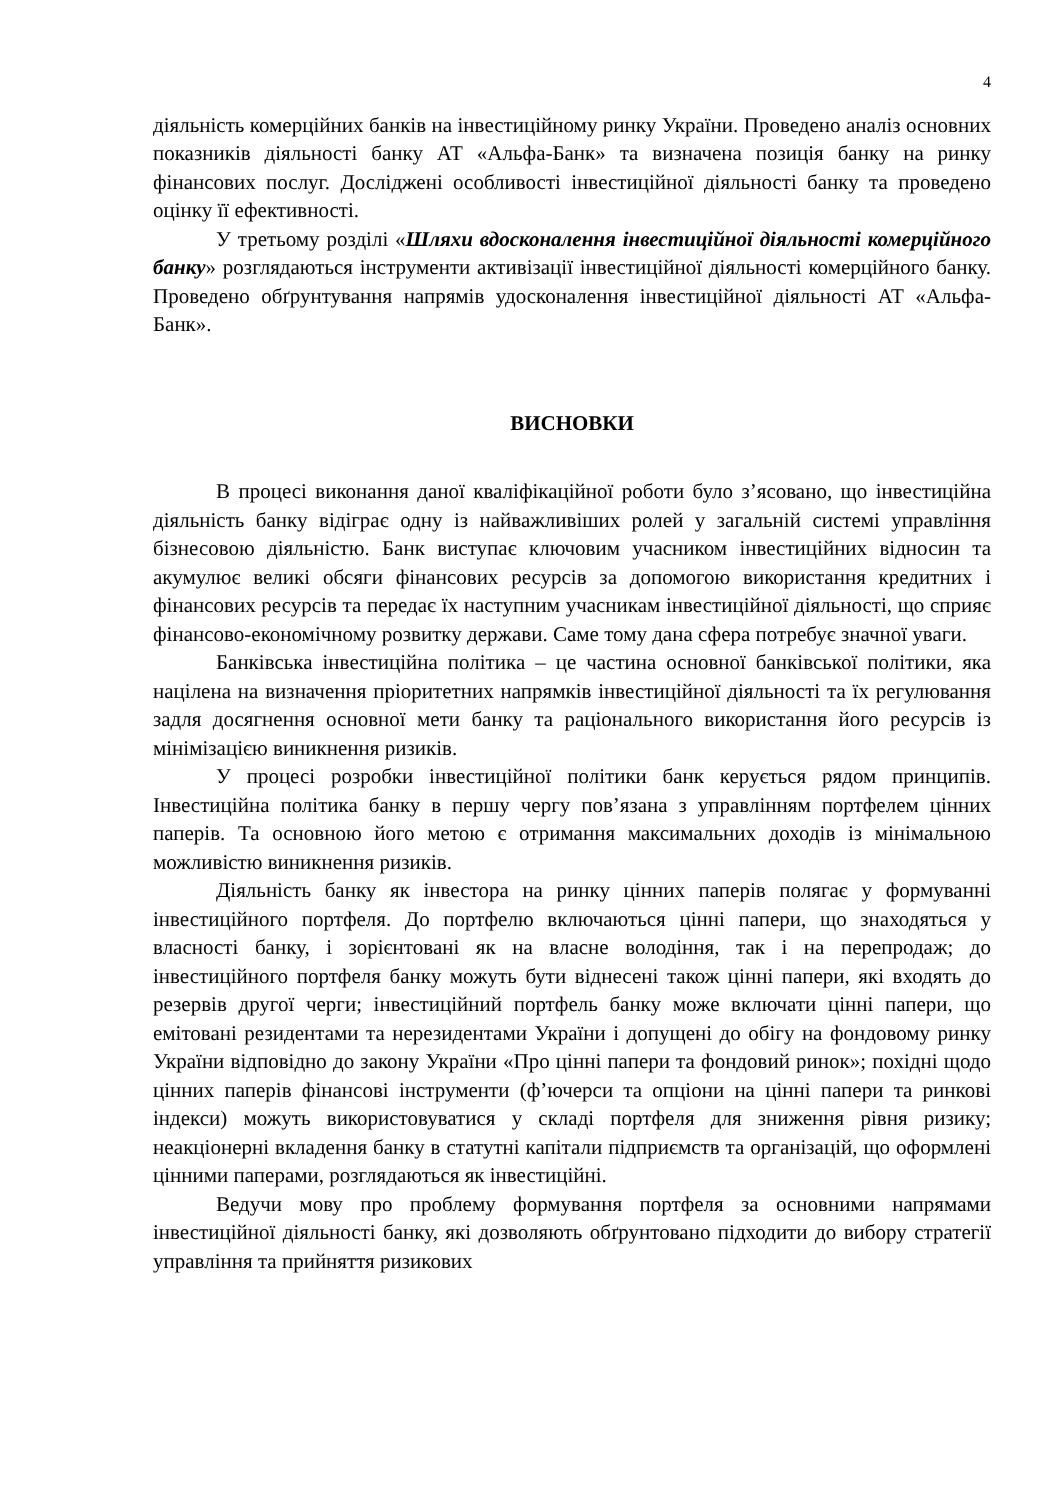4
діяльність комерційних банків на інвестиційному ринку України. Проведено аналіз основних показників діяльності банку АТ «Альфа-Банк» та визначена позиція банку на ринку фінансових послуг. Досліджені особливості інвестиційної діяльності банку та проведено оцінку її ефективності.
У третьому розділі «Шляхи вдосконалення інвестиційної діяльності комерційного банку» розглядаються інструменти активізації інвестиційної діяльності комерційного банку. Проведено обґрунтування напрямів удосконалення інвестиційної діяльності АТ «Альфа-Банк».
ВИСНОВКИ
В процесі виконання даної кваліфікаційної роботи було з’ясовано, що інвестиційна діяльність банку відіграє одну із найважливіших ролей у загальній системі управління бізнесовою діяльністю. Банк виступає ключовим учасником інвестиційних відносин та акумулює великі обсяги фінансових ресурсів за допомогою використання кредитних і фінансових ресурсів та передає їх наступним учасникам інвестиційної діяльності, що сприяє фінансово-економічному розвитку держави. Саме тому дана сфера потребує значної уваги.
Банківська інвестиційна політика – це частина основної банківської політики, яка націлена на визначення пріоритетних напрямків інвестиційної діяльності та їх регулювання задля досягнення основної мети банку та раціонального використання його ресурсів із мінімізацією виникнення ризиків.
У процесі розробки інвестиційної політики банк керується рядом принципів. Інвестиційна політика банку в першу чергу пов’язана з управлінням портфелем цінних паперів. Та основною його метою є отримання максимальних доходів із мінімальною можливістю виникнення ризиків.
Діяльність банку як інвестора на ринку цінних паперів полягає у формуванні інвестиційного портфеля. До портфелю включаються цінні папери, що знаходяться у власності банку, і зорієнтовані як на власне володіння, так і на перепродаж; до інвестиційного портфеля банку можуть бути віднесені також цінні папери, які входять до резервів другої черги; інвестиційний портфель банку може включати цінні папери, що емітовані резидентами та нерезидентами України і допущені до обігу на фондовому ринку України відповідно до закону України «Про цінні папери та фондовий ринок»; похідні щодо цінних паперів фінансові інструменти (ф’ючерси та опціони на цінні папери та ринкові індекси) можуть використовуватися у складі портфеля для зниження рівня ризику; неакціонерні вкладення банку в статутні капітали підприємств та організацій, що оформлені цінними паперами, розглядаються як інвестиційні.
Ведучи мову про проблему формування портфеля за основними напрямами інвестиційної діяльності банку, які дозволяють обґрунтовано підходити до вибору стратегії управління та прийняття ризикових